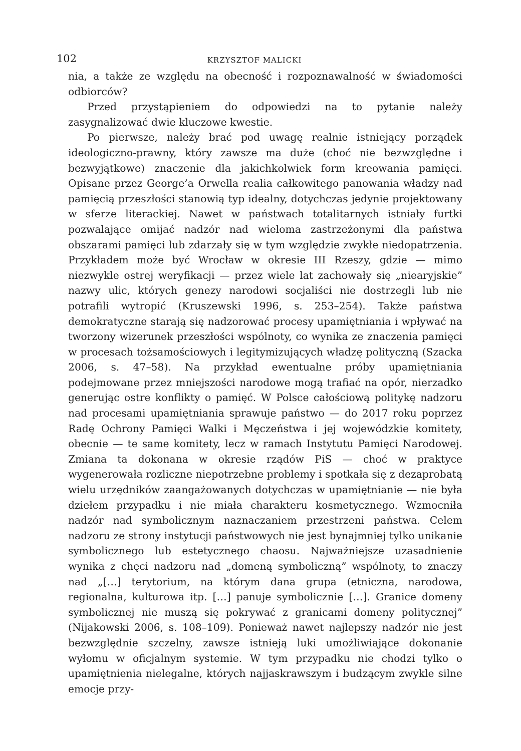102 KRZYSZTOF MALICKI
nia, a także ze względu na obecność i rozpoznawalność w świadomości odbiorców?
Przed przystąpieniem do odpowiedzi na to pytanie należy zasygnalizować dwie kluczowe kwestie.
Po pierwsze, należy brać pod uwagę realnie istniejący porządek ideologiczno-prawny, który zawsze ma duże (choć nie bezwzględne i bezwyjątkowe) znaczenie dla jakichkolwiek form kreowania pamięci. Opisane przez George’a Orwella realia całkowitego panowania władzy nad pamięcią przeszłości stanowią typ idealny, dotychczas jedynie projektowany w sferze literackiej. Nawet w państwach totalitarnych istniały furtki pozwalające omijać nadzór nad wieloma zastrzeżonymi dla państwa obszarami pamięci lub zdarzały się w tym względzie zwykłe niedopatrzenia. Przykładem może być Wrocław w okresie III Rzeszy, gdzie — mimo niezwykle ostrej weryfikacji — przez wiele lat zachowały się „niearyjskie” nazwy ulic, których genezy narodowi socjaliści nie dostrzegli lub nie potrafili wytropić (Kruszewski 1996, s. 253–254). Także państwa demokratyczne starają się nadzorować procesy upamiętniania i wpływać na tworzony wizerunek przeszłości wspólnoty, co wynika ze znaczenia pamięci w procesach tożsamościowych i legitymizujących władzę polityczną (Szacka 2006, s. 47–58). Na przykład ewentualne próby upamiętniania podejmowane przez mniejszości narodowe mogą trafiać na opór, nierzadko generując ostre konflikty o pamięć. W Polsce całościową politykę nadzoru nad procesami upamiętniania sprawuje państwo — do 2017 roku poprzez Radę Ochrony Pamięci Walki i Męczeństwa i jej wojewódzkie komitety, obecnie — te same komitety, lecz w ramach Instytutu Pamięci Narodowej. Zmiana ta dokonana w okresie rządów PiS — choć w praktyce wygenerowała rozliczne niepotrzebne problemy i spotkała się z dezaprobatą wielu urzędników zaangażowanych dotychczas w upamiętnianie — nie była dziełem przypadku i nie miała charakteru kosmetycznego. Wzmocniła nadzór nad symbolicznym naznaczaniem przestrzeni państwa. Celem nadzoru ze strony instytucji państwowych nie jest bynajmniej tylko unikanie symbolicznego lub estetycznego chaosu. Najważniejsze uzasadnienie wynika z chęci nadzoru nad „domeną symboliczną” wspólnoty, to znaczy nad „[…] terytorium, na którym dana grupa (etniczna, narodowa, regionalna, kulturowa itp. […] panuje symbolicznie […]. Granice domeny symbolicznej nie muszą się pokrywać z granicami domeny politycznej” (Nijakowski 2006, s. 108–109). Ponieważ nawet najlepszy nadzór nie jest bezwzględnie szczelny, zawsze istnieją luki umożliwiające dokonanie wyłomu w oficjalnym systemie. W tym przypadku nie chodzi tylko o upamiętnienia nielegalne, których najjaskrawszym i budzącym zwykle silne emocje przy-